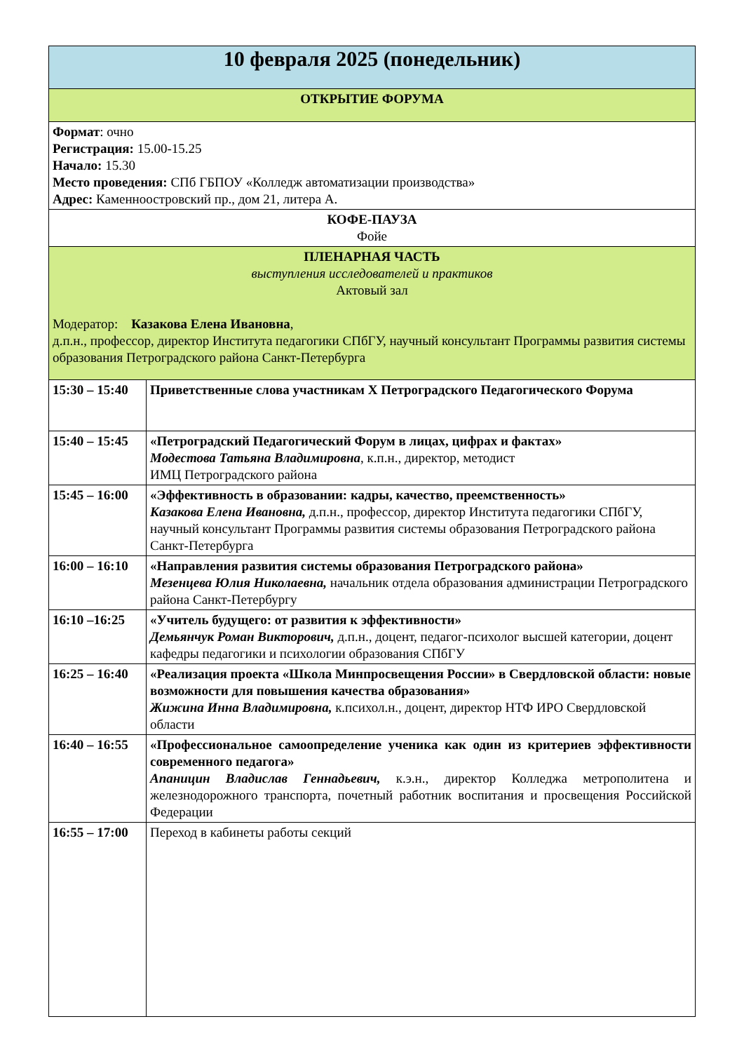| 10 февраля 2025 (понедельник) | |
| --- | --- |
| ОТКРЫТИЕ ФОРУМА | |
| Формат : очно Регистрация: 15.00-15.25 Начало: 15.30 Место проведения: СПб ГБПОУ «Колледж автоматизации производства» Адрес: Каменноостровский пр., дом 21, литера А. | |
| КОФЕ-ПАУЗА Фойе | |
| ПЛЕНАРНАЯ ЧАСТЬ выступления исследователей и практиков Актовый зал Модератор: Казакова Елена Ивановна , д.п.н., профессор, директор Института педагогики СПбГУ, научный консультант Программы развития системы образования Петроградского района Санкт-Петербурга | |
| 15:30 – 15:40 | Приветственные слова участникам X Петроградского Педагогического Форума |
| 15:40 – 15:45 | «Петроградский Педагогический Форум в лицах, цифрах и фактах» Модестова Татьяна Владимировна , к.п.н., директор, методист ИМЦ Петроградского района |
| 15:45 – 16:00 | «Эффективность в образовании: кадры, качество, преемственность» Казакова Елена Ивановна, д.п.н., профессор, директор Института педагогики СПбГУ, научный консультант Программы развития системы образования Петроградского района Санкт-Петербурга |
| 16:00 – 16:10 | «Направления развития системы образования Петроградского района» Мезенцева Юлия Николаевна, начальник отдела образования администрации Петроградского района Санкт-Петербургу |
| 16:10 –16:25 | «Учитель будущего: от развития к эффективности» Демьянчук Роман Викторович, д.п.н., доцент, педагог-психолог высшей категории, доцент кафедры педагогики и психологии образования СПбГУ |
| 16:25 – 16:40 | «Реализация проекта «Школа Минпросвещения России» в Свердловской области: новые возможности для повышения качества образования» Жижина Инна Владимировна, к.психол.н., доцент, директор НТФ ИРО Свердловской области |
| 16:40 – 16:55 | «Профессиональное самоопределение ученика как один из критериев эффективности современного педагога» Апаницин Владислав Геннадьевич, к.э.н., директор Колледжа метрополитена и железнодорожного транспорта, почетный работник воспитания и просвещения Российской Федерации |
| 16:55 – 17:00 | Переход в кабинеты работы секций |